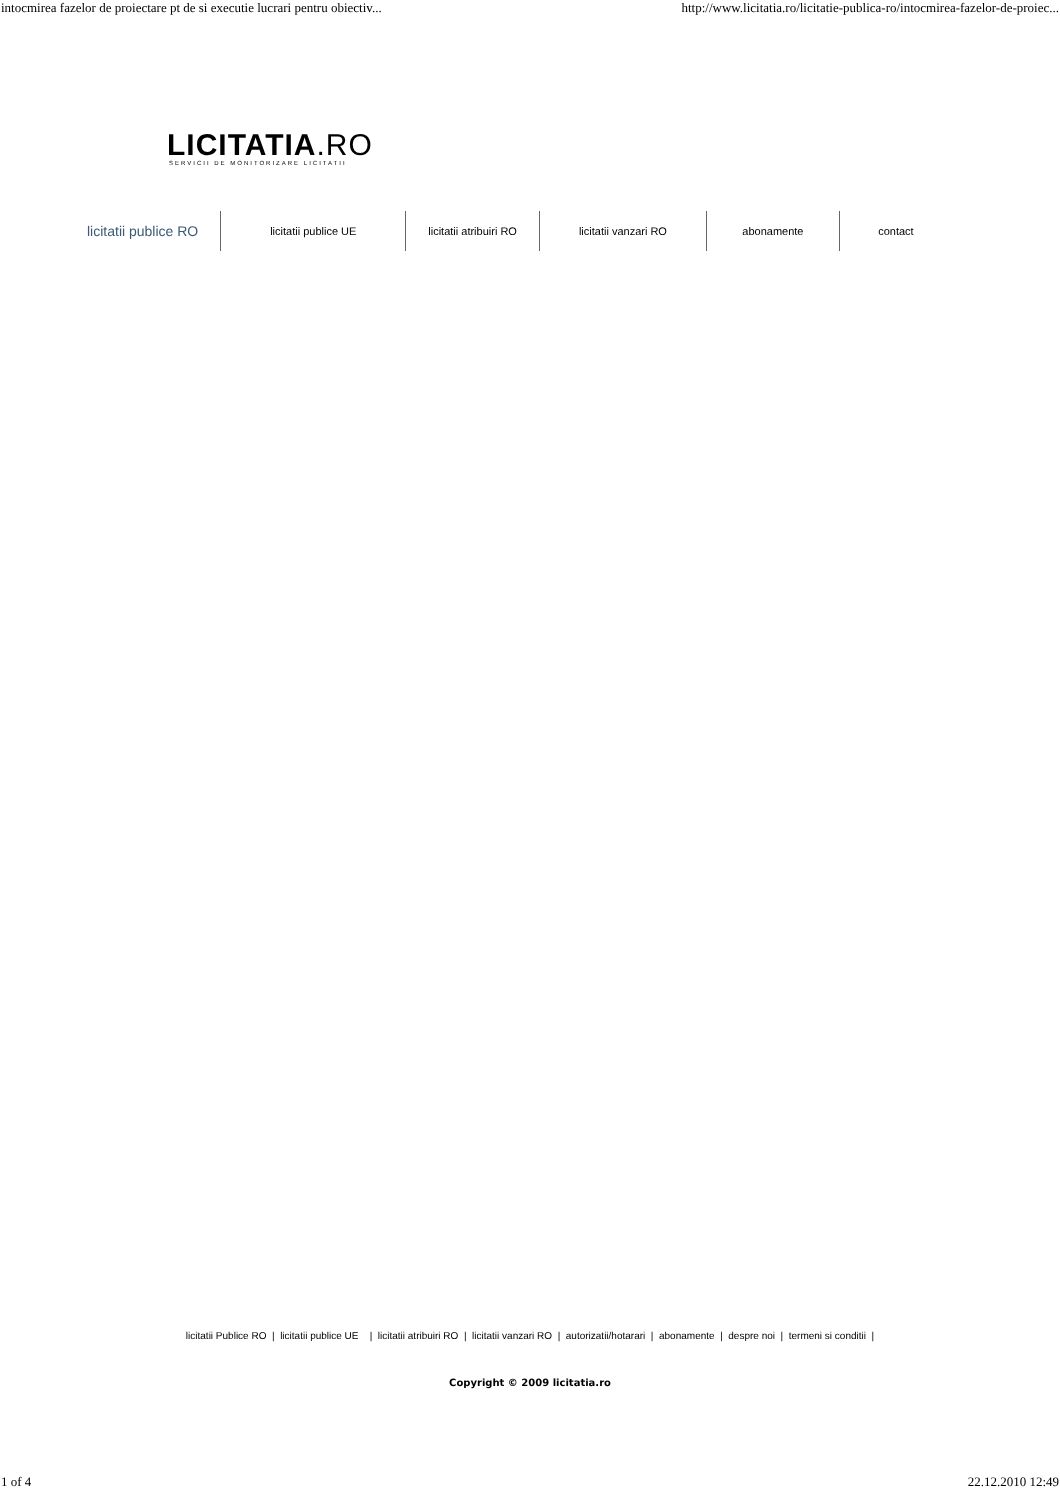intocmirea fazelor de proiectare pt de si executie lucrari pentru obiectiv... http://www.licitatia.ro/licitatie-publica-ro/intocmirea-fazelor-de-proiec...
LICITATIA.RO
SERVICII DE MONITORIZARE LICITATII
licitatii publice RO
licitatii publice UE licitatii atribuiri RO
licitatii vanzari RO
abonamente contact
licitatii Publice RO | licitatii publice UE | licitatii atribuiri RO | licitatii vanzari RO | autorizatii/hotarari | abonamente | despre noi | termeni si conditii |
Copyright © 2009 licitatia.ro
1 of 4 22.12.2010 12:49